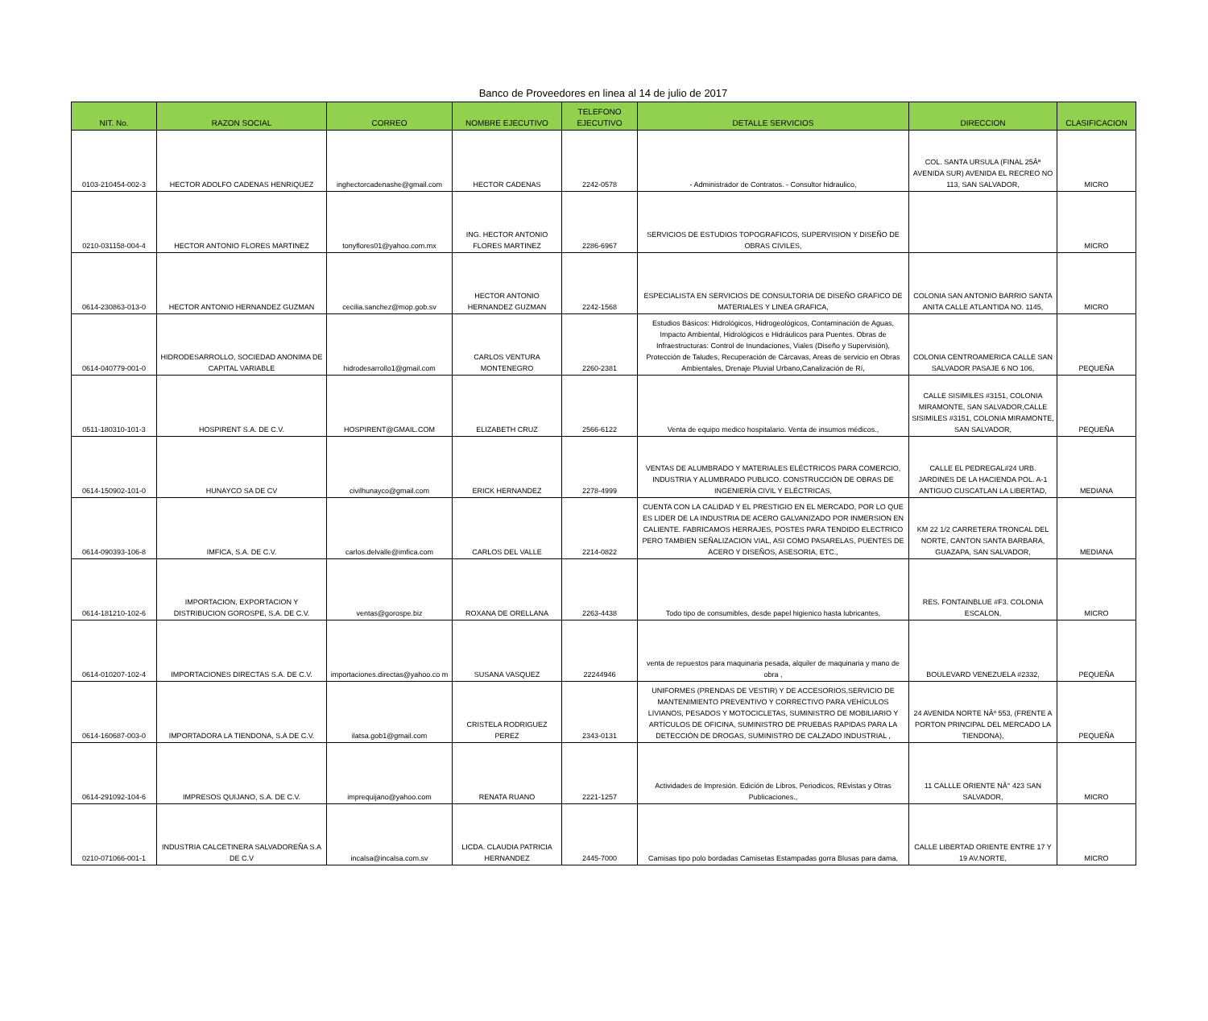Banco de Proveedores en linea al 14 de julio de 2017
| NIT. No. | RAZON SOCIAL | CORREO | NOMBRE EJECUTIVO | TELEFONO EJECUTIVO | DETALLE SERVICIOS | DIRECCION | CLASIFICACION |
| --- | --- | --- | --- | --- | --- | --- | --- |
| 0103-210454-002-3 | HECTOR ADOLFO CADENAS HENRIQUEZ | inghectorcadenashe@gmail.com | HECTOR CADENAS | 2242-0578 | - Administrador de Contratos. - Consultor hidraulico, | COL. SANTA URSULA (FINAL 25Âª AVENIDA SUR) AVENIDA EL RECREO NO 113, SAN SALVADOR, | MICRO |
| 0210-031158-004-4 | HECTOR ANTONIO FLORES MARTINEZ | tonyflores01@yahoo.com.mx | ING. HECTOR ANTONIO FLORES MARTINEZ | 2286-6967 | SERVICIOS DE ESTUDIOS TOPOGRAFICOS, SUPERVISION Y DISEÑO DE OBRAS CIVILES, | | MICRO |
| 0614-230863-013-0 | HECTOR ANTONIO HERNANDEZ GUZMAN | cecilia.sanchez@mop.gob.sv | HECTOR ANTONIO HERNANDEZ GUZMAN | 2242-1568 | ESPECIALISTA EN SERVICIOS DE CONSULTORIA DE DISEÑO GRAFICO DE MATERIALES Y LINEA GRAFICA, | COLONIA SAN ANTONIO BARRIO SANTA ANITA CALLE ATLANTIDA NO. 1145, | MICRO |
| 0614-040779-001-0 | HIDRODESARROLLO, SOCIEDAD ANONIMA DE CAPITAL VARIABLE | hidrodesarrollo1@gmail.com | CARLOS VENTURA MONTENEGRO | 2260-2381 | Estudios Básicos: Hidrológicos, Hidrogeológicos, Contaminación de Aguas, Impacto Ambiental, Hidrológicos e Hidráulicos para Puentes. Obras de Infraestructuras: Control de Inundaciones, Viales (Diseño y Supervisión), Protección de Taludes, Recuperación de Cárcavas, Areas de servicio en Obras Ambientales, Drenaje Pluvial Urbano,Canalización de Rí, | COLONIA CENTROAMERICA CALLE SAN SALVADOR PASAJE 6 NO 106, | PEQUEÑA |
| 0511-180310-101-3 | HOSPIRENT S.A. DE C.V. | HOSPIRENT@GMAIL.COM | ELIZABETH CRUZ | 2566-6122 | Venta de equipo medico hospitalario. Venta de insumos médicos., | CALLE SISIMILES #3151, COLONIA MIRAMONTE, SAN SALVADOR,CALLE SISIMILES #3151, COLONIA MIRAMONTE, SAN SALVADOR, | PEQUEÑA |
| 0614-150902-101-0 | HUNAYCO SA DE CV | civilhunayco@gmail.com | ERICK HERNANDEZ | 2278-4999 | VENTAS DE ALUMBRADO Y MATERIALES ELÉCTRICOS PARA COMERCIO, INDUSTRIA Y ALUMBRADO PUBLICO. CONSTRUCCIÓN DE OBRAS DE INGENIERÍA CIVIL Y ELÉCTRICAS, | CALLE EL PEDREGAL#24 URB. JARDINES DE LA HACIENDA POL. A-1 ANTIGUO CUSCATLAN LA LIBERTAD, | MEDIANA |
| 0614-090393-106-8 | IMFICA, S.A. DE C.V. | carlos.delvalle@imfica.com | CARLOS DEL VALLE | 2214-0822 | CUENTA CON LA CALIDAD Y EL PRESTIGIO EN EL MERCADO, POR LO QUE ES LIDER DE LA INDUSTRIA DE ACERO GALVANIZADO POR INMERSION EN CALIENTE. FABRICAMOS HERRAJES, POSTES PARA TENDIDO ELECTRICO PERO TAMBIEN SEÑALIZACION VIAL, ASI COMO PASARELAS, PUENTES DE ACERO Y DISEÑOS, ASESORIA, ETC., | KM 22 1/2 CARRETERA TRONCAL DEL NORTE, CANTON SANTA BARBARA, GUAZAPA, SAN SALVADOR, | MEDIANA |
| 0614-181210-102-6 | IMPORTACION, EXPORTACION Y DISTRIBUCION GOROSPE, S.A. DE C.V. | ventas@gorospe.biz | ROXANA DE ORELLANA | 2263-4438 | Todo tipo de consumibles, desde papel higienico hasta lubricantes, | RES. FONTAINBLUE #F3. COLONIA ESCALON, | MICRO |
| 0614-010207-102-4 | IMPORTACIONES DIRECTAS S.A. DE C.V. | importaciones.directas@yahoo.co m | SUSANA VASQUEZ | 22244946 | venta de repuestos para maquinaria pesada, alquiler de maquinaria y mano de obra , | BOULEVARD VENEZUELA #2332, | PEQUEÑA |
| 0614-160687-003-0 | IMPORTADORA LA TIENDONA, S.A DE C.V. | ilatsa.gob1@gmail.com | CRISTELA RODRIGUEZ PEREZ | 2343-0131 | UNIFORMES (PRENDAS DE VESTIR) Y DE ACCESORIOS,SERVICIO DE MANTENIMIENTO PREVENTIVO Y CORRECTIVO PARA VEHÍCULOS LIVIANOS, PESADOS Y MOTOCICLETAS, SUMINISTRO DE MOBILIARIO Y ARTÍCULOS DE OFICINA, SUMINISTRO DE PRUEBAS RAPIDAS PARA LA DETECCIÓN DE DROGAS, SUMINISTRO DE CALZADO INDUSTRIAL , | 24 AVENIDA NORTE NÂº 553, (FRENTE A PORTON PRINCIPAL DEL MERCADO LA TIENDONA), | PEQUEÑA |
| 0614-291092-104-6 | IMPRESOS QUIJANO, S.A. DE C.V. | imprequijano@yahoo.com | RENATA RUANO | 2221-1257 | Actividades de Impresión. Edición de Libros, Periodicos, REvistas y Otras Publicaciones., | 11 CALLLE ORIENTE NÂ° 423 SAN SALVADOR, | MICRO |
| 0210-071066-001-1 | INDUSTRIA CALCETINERA SALVADOREÑA S.A DE C.V | incalsa@incalsa.com.sv | LICDA. CLAUDIA PATRICIA HERNANDEZ | 2445-7000 | Camisas tipo polo bordadas Camisetas Estampadas gorra Blusas para dama, | CALLE LIBERTAD ORIENTE ENTRE 17 Y 19 AV.NORTE, | MICRO |